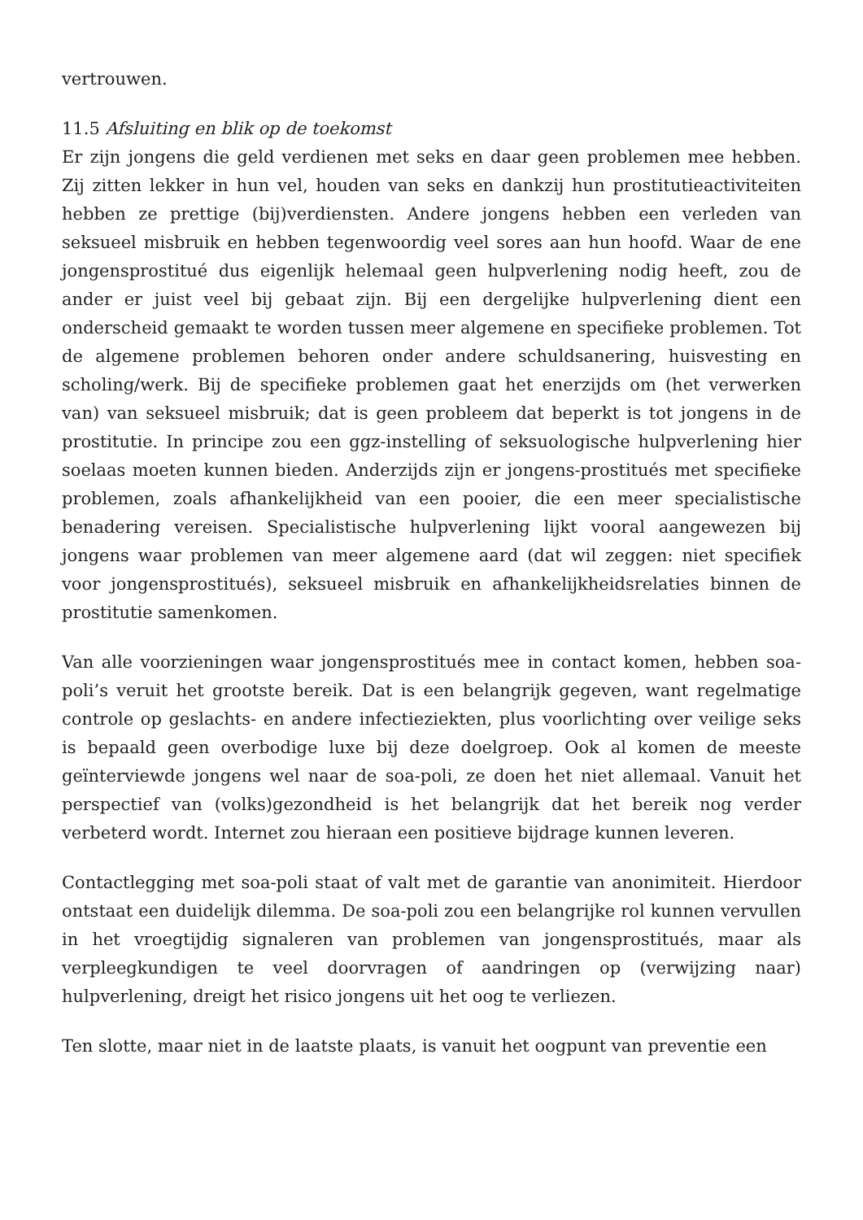vertrouwen.
11.5 Afsluiting en blik op de toekomst
Er zijn jongens die geld verdienen met seks en daar geen problemen mee hebben. Zij zitten lekker in hun vel, houden van seks en dankzij hun prostitutieactiviteiten hebben ze prettige (bij)verdiensten. Andere jongens hebben een verleden van seksueel misbruik en hebben tegenwoordig veel sores aan hun hoofd. Waar de ene jongensprostitué dus eigenlijk helemaal geen hulpverlening nodig heeft, zou de ander er juist veel bij gebaat zijn. Bij een dergelijke hulpverlening dient een onderscheid gemaakt te worden tussen meer algemene en specifieke problemen. Tot de algemene problemen behoren onder andere schuldsanering, huisvesting en scholing/werk. Bij de specifieke problemen gaat het enerzijds om (het verwerken van) van seksueel misbruik; dat is geen probleem dat beperkt is tot jongens in de prostitutie. In principe zou een ggz-instelling of seksuologische hulpverlening hier soelaas moeten kunnen bieden. Anderzijds zijn er jongens-prostitués met specifieke problemen, zoals afhankelijkheid van een pooier, die een meer specialistische benadering vereisen. Specialistische hulpverlening lijkt vooral aangewezen bij jongens waar problemen van meer algemene aard (dat wil zeggen: niet specifiek voor jongensprostitués), seksueel misbruik en afhankelijkheidsrelaties binnen de prostitutie samenkomen.
Van alle voorzieningen waar jongensprostitués mee in contact komen, hebben soa-poli’s veruit het grootste bereik. Dat is een belangrijk gegeven, want regelmatige controle op geslachts- en andere infectieziekten, plus voorlichting over veilige seks is bepaald geen overbodige luxe bij deze doelgroep. Ook al komen de meeste geïnterviewde jongens wel naar de soa-poli, ze doen het niet allemaal. Vanuit het perspectief van (volks)gezondheid is het belangrijk dat het bereik nog verder verbeterd wordt. Internet zou hieraan een positieve bijdrage kunnen leveren.
Contactlegging met soa-poli staat of valt met de garantie van anonimiteit. Hierdoor ontstaat een duidelijk dilemma. De soa-poli zou een belangrijke rol kunnen vervullen in het vroegtijdig signaleren van problemen van jongensprostitués, maar als verpleegkundigen te veel doorvragen of aandringen op (verwijzing naar) hulpverlening, dreigt het risico jongens uit het oog te verliezen.
Ten slotte, maar niet in de laatste plaats, is vanuit het oogpunt van preventie een